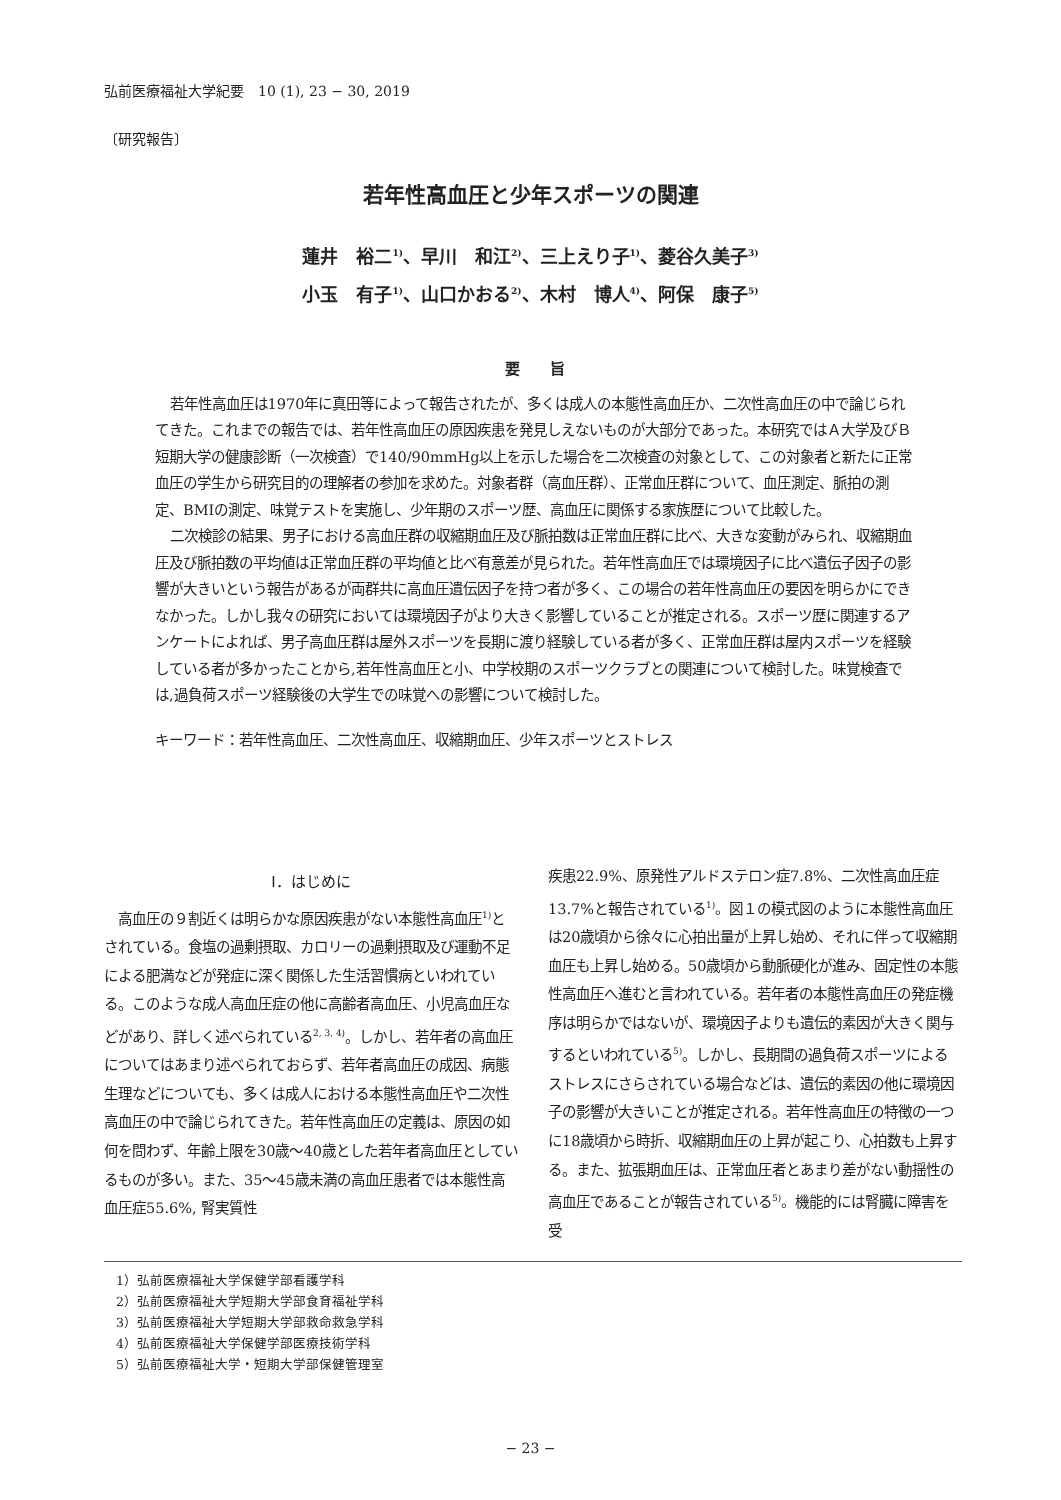弘前医療福祉大学紀要　10 (1), 23 − 30, 2019
〔研究報告〕
若年性高血圧と少年スポーツの関連
蓮井　裕二<sup>1)</sup>、早川　和江<sup>2)</sup>、三上えり子<sup>1)</sup>、菱谷久美子<sup>3)</sup>
小玉　有子<sup>1)</sup>、山口かおる<sup>2)</sup>、木村　博人<sup>4)</sup>、阿保　康子<sup>5)</sup>
要　　旨
若年性高血圧は1970年に真田等によって報告されたが、多くは成人の本態性高血圧か、二次性高血圧の中で論じられてきた。これまでの報告では、若年性高血圧の原因疾患を発見しえないものが大部分であった。本研究ではＡ大学及びＢ短期大学の健康診断（一次検査）で140/90mmHg以上を示した場合を二次検査の対象として、この対象者と新たに正常血圧の学生から研究目的の理解者の参加を求めた。対象者群（高血圧群）、正常血圧群について、血圧測定、脈拍の測定、BMIの測定、味覚テストを実施し、少年期のスポーツ歴、高血圧に関係する家族歴について比較した。
二次検診の結果、男子における高血圧群の収縮期血圧及び脈拍数は正常血圧群に比べ、大きな変動がみられ、収縮期血圧及び脈拍数の平均値は正常血圧群の平均値と比べ有意差が見られた。若年性高血圧では環境因子に比べ遺伝子因子の影響が大きいという報告があるが両群共に高血圧遺伝因子を持つ者が多く、この場合の若年性高血圧の要因を明らかにできなかった。しかし我々の研究においては環境因子がより大きく影響していることが推定される。スポーツ歴に関連するアンケートによれば、男子高血圧群は屋外スポーツを長期に渡り経験している者が多く、正常血圧群は屋内スポーツを経験している者が多かったことから,若年性高血圧と小、中学校期のスポーツクラブとの関連について検討した。味覚検査では,過負荷スポーツ経験後の大学生での味覚への影響について検討した。
キーワード：若年性高血圧、二次性高血圧、収縮期血圧、少年スポーツとストレス
Ⅰ．はじめに
　高血圧の９割近くは明らかな原因疾患がない本態性高血圧<sup>1)</sup>とされている。食塩の過剰摂取、カロリーの過剰摂取及び運動不足による肥満などが発症に深く関係した生活習慣病といわれている。このような成人高血圧症の他に高齢者高血圧、小児高血圧などがあり、詳しく述べられている<sup>2, 3, 4)</sup>。しかし、若年者の高血圧についてはあまり述べられておらず、若年者高血圧の成因、病態生理などについても、多くは成人における本態性高血圧や二次性高血圧の中で論じられてきた。若年性高血圧の定義は、原因の如何を問わず、年齢上限を30歳〜40歳とした若年者高血圧としているものが多い。また、35〜45歳未満の高血圧患者では本態性高血圧症55.6%, 腎実質性
疾患22.9%、原発性アルドステロン症7.8%、二次性高血圧症13.7%と報告されている<sup>1)</sup>。図１の模式図のように本態性高血圧は20歳頃から徐々に心拍出量が上昇し始め、それに伴って収縮期血圧も上昇し始める。50歳頃から動脈硬化が進み、固定性の本態性高血圧へ進むと言われている。若年者の本態性高血圧の発症機序は明らかではないが、環境因子よりも遺伝的素因が大きく関与するといわれている<sup>5)</sup>。しかし、長期間の過負荷スポーツによるストレスにさらされている場合などは、遺伝的素因の他に環境因子の影響が大きいことが推定される。若年性高血圧の特徴の一つに18歳頃から時折、収縮期血圧の上昇が起こり、心拍数も上昇する。また、拡張期血圧は、正常血圧者とあまり差がない動揺性の高血圧であることが報告されている<sup>5)</sup>。機能的には腎臓に障害を受
1）弘前医療福祉大学保健学部看護学科
2）弘前医療福祉大学短期大学部食育福祉学科
3）弘前医療福祉大学短期大学部救命救急学科
4）弘前医療福祉大学保健学部医療技術学科
5）弘前医療福祉大学・短期大学部保健管理室
− 23 −